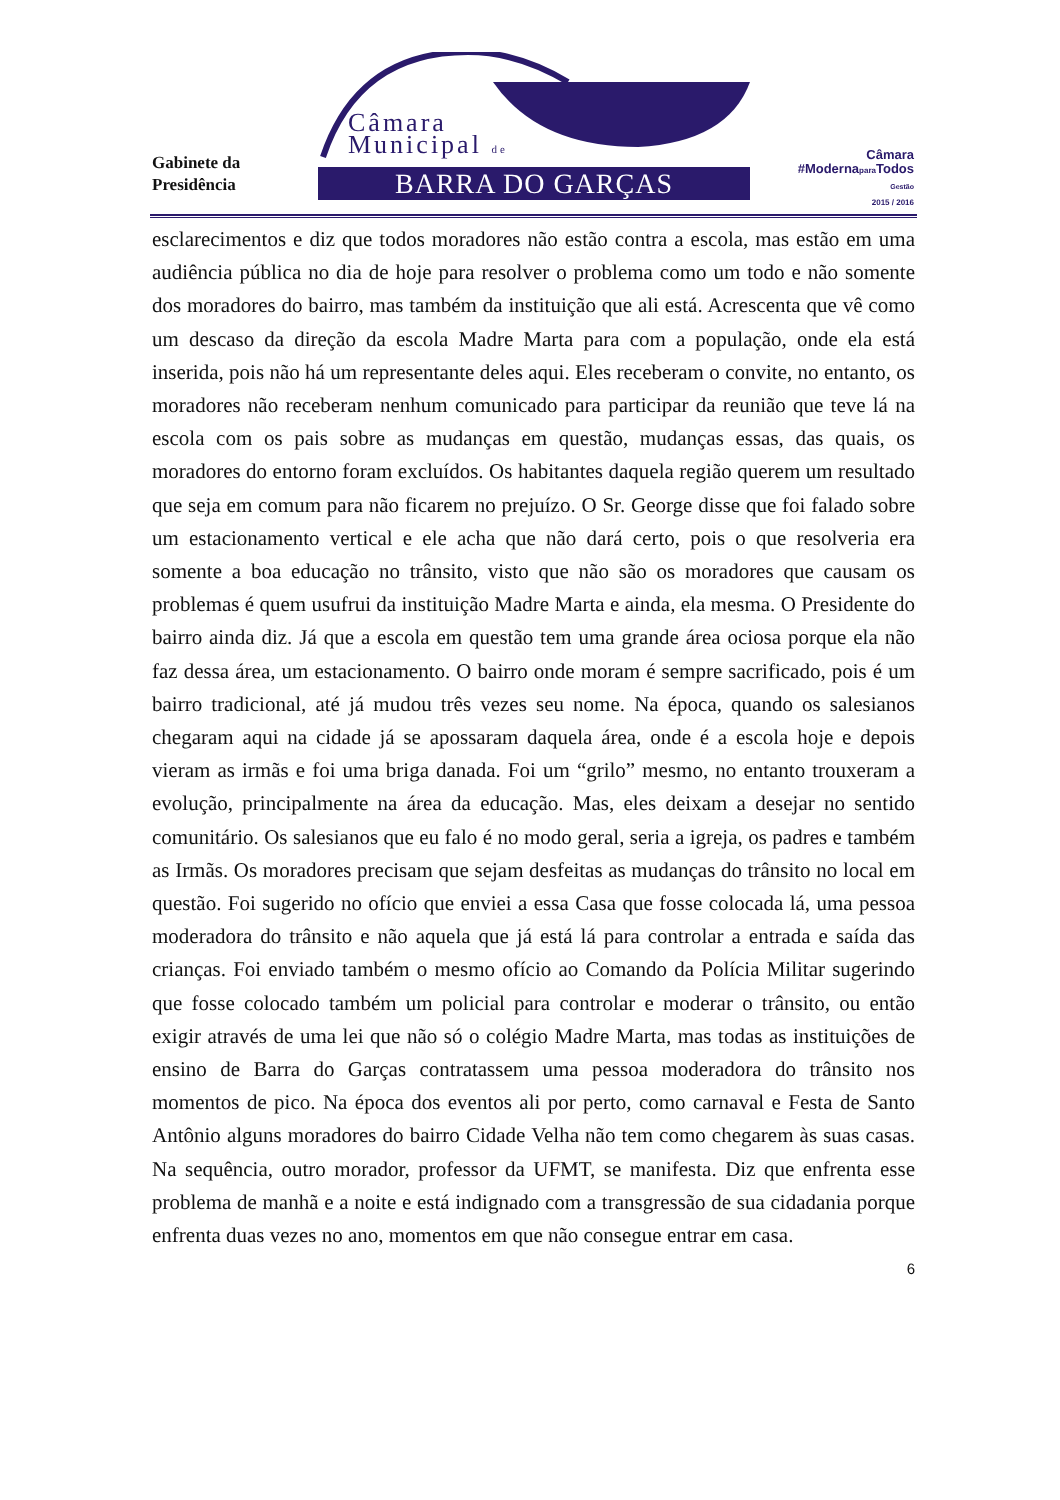Gabinete da
Presidência
Câmara
Municipal de
BARRA DO GARÇAS
Câmara
#Modernapara Todos
Gestão
2015 / 2016
esclarecimentos e diz que todos moradores não estão contra a escola, mas estão em uma audiência pública no dia de hoje para resolver o problema como um todo e não somente dos moradores do bairro, mas também da instituição que ali está. Acrescenta que vê como um descaso da direção da escola Madre Marta para com a população, onde ela está inserida, pois não há um representante deles aqui. Eles receberam o convite, no entanto, os moradores não receberam nenhum comunicado para participar da reunião que teve lá na escola com os pais sobre as mudanças em questão, mudanças essas, das quais, os moradores do entorno foram excluídos. Os habitantes daquela região querem um resultado que seja em comum para não ficarem no prejuízo. O Sr. George disse que foi falado sobre um estacionamento vertical e ele acha que não dará certo, pois o que resolveria era somente a boa educação no trânsito, visto que não são os moradores que causam os problemas é quem usufrui da instituição Madre Marta e ainda, ela mesma. O Presidente do bairro ainda diz. Já que a escola em questão tem uma grande área ociosa porque ela não faz dessa área, um estacionamento. O bairro onde moram é sempre sacrificado, pois é um bairro tradicional, até já mudou três vezes seu nome. Na época, quando os salesianos chegaram aqui na cidade já se apossaram daquela área, onde é a escola hoje e depois vieram as irmãs e foi uma briga danada. Foi um “grilo” mesmo, no entanto trouxeram a evolução, principalmente na área da educação. Mas, eles deixam a desejar no sentido comunitário. Os salesianos que eu falo é no modo geral, seria a igreja, os padres e também as Irmãs. Os moradores precisam que sejam desfeitas as mudanças do trânsito no local em questão. Foi sugerido no ofício que enviei a essa Casa que fosse colocada lá, uma pessoa moderadora do trânsito e não aquela que já está lá para controlar a entrada e saída das crianças. Foi enviado também o mesmo ofício ao Comando da Polícia Militar sugerindo que fosse colocado também um policial para controlar e moderar o trânsito, ou então exigir através de uma lei que não só o colégio Madre Marta, mas todas as instituições de ensino de Barra do Garças contratassem uma pessoa moderadora do trânsito nos momentos de pico. Na época dos eventos ali por perto, como carnaval e Festa de Santo Antônio alguns moradores do bairro Cidade Velha não tem como chegarem às suas casas. Na sequência, outro morador, professor da UFMT, se manifesta. Diz que enfrenta esse problema de manhã e a noite e está indignado com a transgressão de sua cidadania porque enfrenta duas vezes no ano, momentos em que não consegue entrar em casa.
6